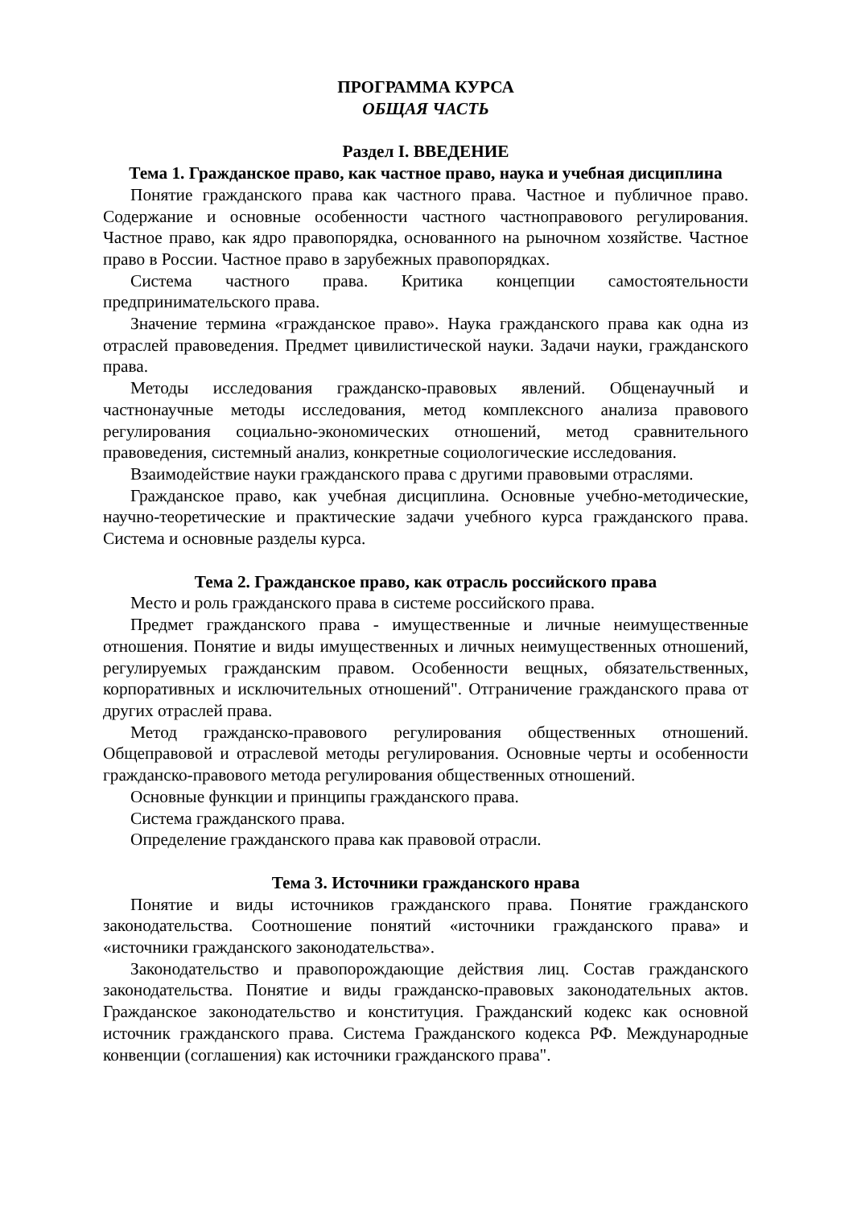ПРОГРАММА КУРСА
ОБЩАЯ ЧАСТЬ
Раздел I. ВВЕДЕНИЕ
Тема 1. Гражданское право, как частное право, наука и учебная дисциплина
Понятие гражданского права как частного права. Частное и публичное право. Содержание и основные особенности частного частноправового регулирования. Частное право, как ядро правопорядка, основанного на рыночном хозяйстве. Частное право в России. Частное право в зарубежных правопорядках.
Система частного права. Критика концепции самостоятельности предпринимательского права.
Значение термина «гражданское право». Наука гражданского права как одна из отраслей правоведения. Предмет цивилистической науки. Задачи науки, гражданского права.
Методы исследования гражданско-правовых явлений. Общенаучный и частнонаучные методы исследования, метод комплексного анализа правового регулирования социально-экономических отношений, метод сравнительного правоведения, системный анализ, конкретные социологические исследования.
Взаимодействие науки гражданского права с другими правовыми отраслями.
Гражданское право, как учебная дисциплина. Основные учебно-методические, научно-теоретические и практические задачи учебного курса гражданского права. Система и основные разделы курса.
Тема 2. Гражданское право, как отрасль российского права
Место и роль гражданского права в системе российского права.
Предмет гражданского права - имущественные и личные неимущественные отношения. Понятие и виды имущественных и личных неимущественных отношений, регулируемых гражданским правом. Особенности вещных, обязательственных, корпоративных и исключительных отношений". Отграничение гражданского права от других отраслей права.
Метод гражданско-правового регулирования общественных отношений. Общеправовой и отраслевой методы регулирования. Основные черты и особенности гражданско-правового метода регулирования общественных отношений.
Основные функции и принципы гражданского права.
Система гражданского права.
Определение гражданского права как правовой отрасли.
Тема 3. Источники гражданского нрава
Понятие и виды источников гражданского права. Понятие гражданского законодательства. Соотношение понятий «источники гражданского права» и «источники гражданского законодательства».
Законодательство и правопорождающие действия лиц. Состав гражданского законодательства. Понятие и виды гражданско-правовых законодательных актов. Гражданское законодательство и конституция. Гражданский кодекс как основной источник гражданского права. Система Гражданского кодекса РФ. Международные конвенции (соглашения) как источники гражданского права".